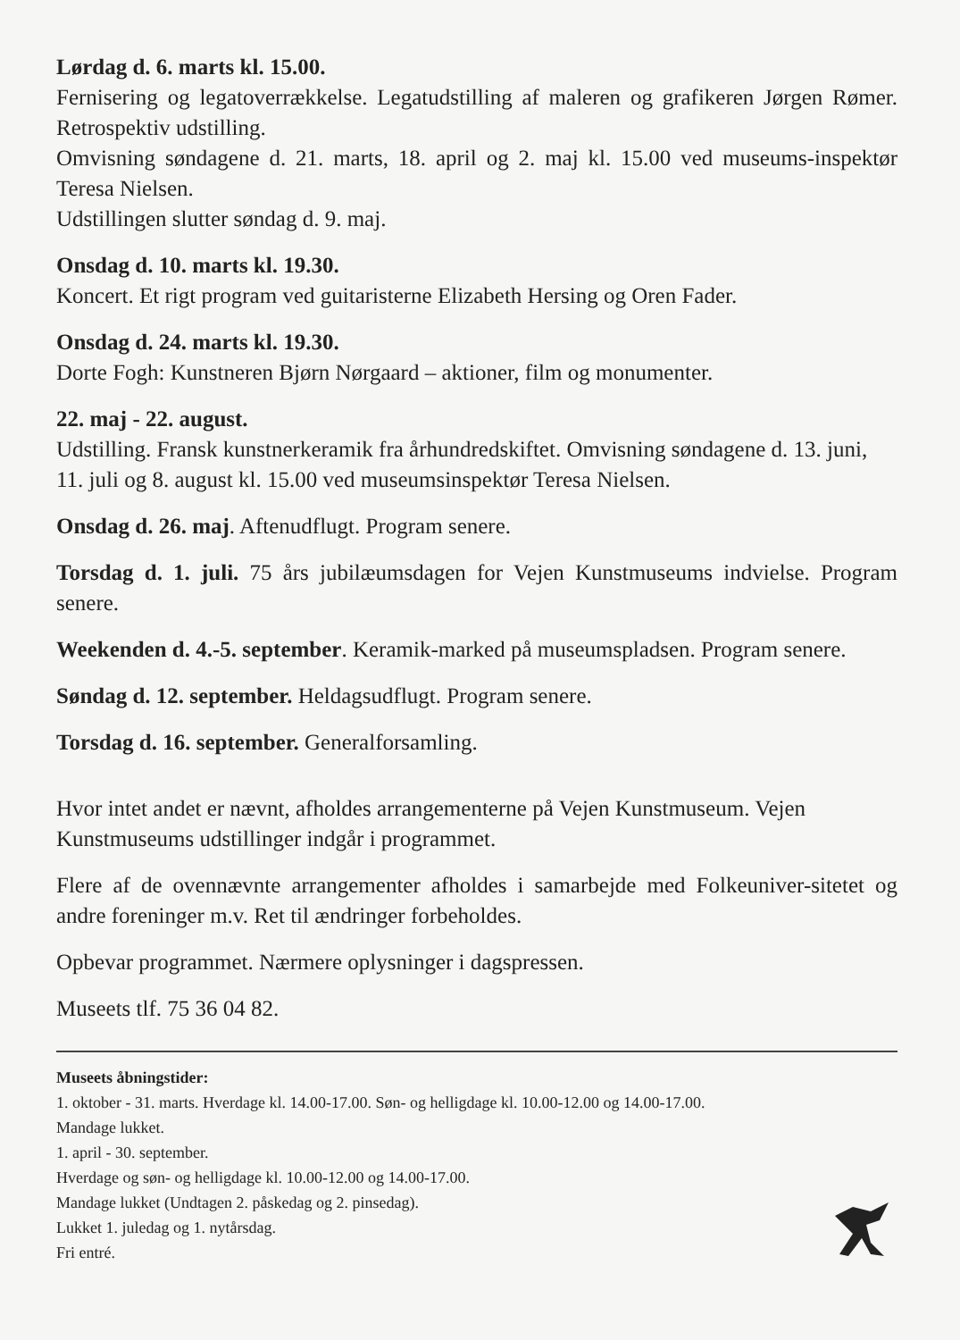Lørdag d. 6. marts kl. 15.00.
Fernisering og legatoverrækkelse. Legatudstilling af maleren og grafikeren Jørgen Rømer. Retrospektiv udstilling.
Omvisning søndagene d. 21. marts, 18. april og 2. maj kl. 15.00 ved museums-inspektør Teresa Nielsen.
Udstillingen slutter søndag d. 9. maj.
Onsdag d. 10. marts kl. 19.30.
Koncert. Et rigt program ved guitaristerne Elizabeth Hersing og Oren Fader.
Onsdag d. 24. marts kl. 19.30.
Dorte Fogh: Kunstneren Bjørn Nørgaard – aktioner, film og monumenter.
22. maj - 22. august.
Udstilling. Fransk kunstnerkeramik fra århundredskiftet. Omvisning søndagene d. 13. juni, 11. juli og 8. august kl. 15.00 ved museumsinspektør Teresa Nielsen.
Onsdag d. 26. maj. Aftenudflugt. Program senere.
Torsdag d. 1. juli. 75 års jubilæumsdagen for Vejen Kunstmuseums indvielse. Program senere.
Weekenden d. 4.-5. september. Keramik-marked på museumspladsen. Program senere.
Søndag d. 12. september. Heldagsudflugt. Program senere.
Torsdag d. 16. september. Generalforsamling.
Hvor intet andet er nævnt, afholdes arrangementerne på Vejen Kunstmuseum. Vejen Kunstmuseums udstillinger indgår i programmet.
Flere af de ovennævnte arrangementer afholdes i samarbejde med Folkeuniver-sitetet og andre foreninger m.v. Ret til ændringer forbeholdes.
Opbevar programmet. Nærmere oplysninger i dagspressen.
Museets tlf. 75 36 04 82.
Museets åbningstider:
1. oktober - 31. marts. Hverdage kl. 14.00-17.00. Søn- og helligdage kl. 10.00-12.00 og 14.00-17.00.
Mandage lukket.
1. april - 30. september.
Hverdage og søn- og helligdage kl. 10.00-12.00 og 14.00-17.00.
Mandage lukket (Undtagen 2. påskedag og 2. pinsedag).
Lukket 1. juledag og 1. nytårsdag.
Fri entré.